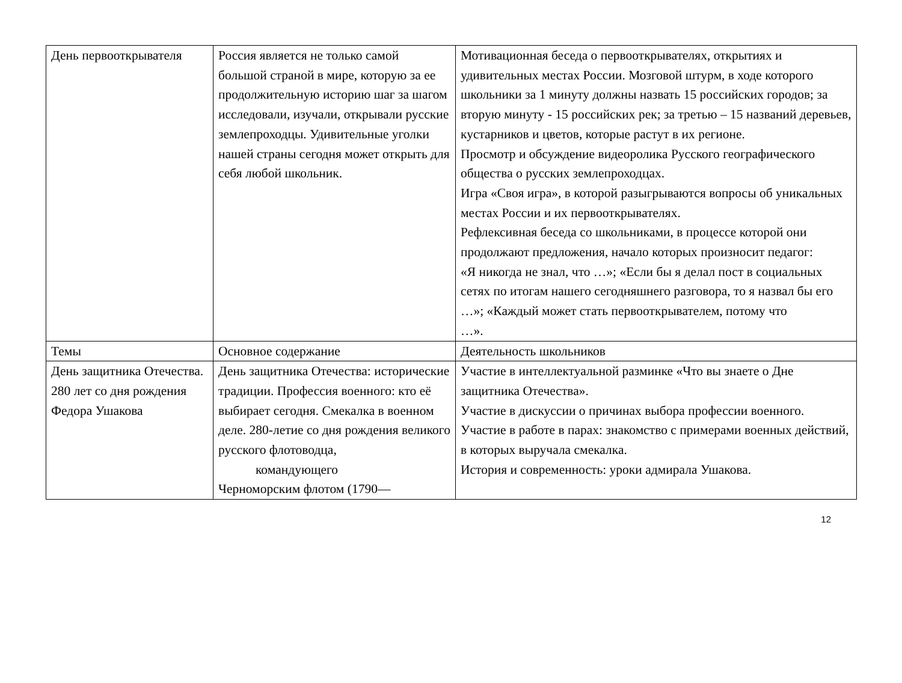| День первооткрывателя | Россия является не только самой большой страной в мире, которую за ее продолжительную историю шаг за шагом исследовали, изучали, открывали русские землепроходцы. Удивительные уголки нашей страны сегодня может открыть для себя любой школьник. | Мотивационная беседа о первооткрывателях, открытиях и удивительных местах России. Мозговой штурм, в ходе которого школьники за 1 минуту должны назвать 15 российских городов; за вторую минуту - 15 российских рек; за третью – 15 названий деревьев, кустарников и цветов, которые растут в их регионе. Просмотр и обсуждение видеоролика Русского географического общества о русских землепроходцах. Игра «Своя игра», в которой разыгрываются вопросы об уникальных местах России и их первооткрывателях. Рефлексивная беседа со школьниками, в процессе которой они продолжают предложения, начало которых произносит педагог: «Я никогда не знал, что …»; «Если бы я делал пост в социальных сетях по итогам нашего сегодняшнего разговора, то я назвал бы его …»; «Каждый может стать первооткрывателем, потому что …». |
| Темы | Основное содержание | Деятельность школьников |
| День защитника Отечества. 280 лет со дня рождения Федора Ушакова | День защитника Отечества: исторические традиции. Профессия военного: кто её выбирает сегодня. Смекалка в военном деле. 280-летие со дня рождения великого русского флотоводца, командующего Черноморским флотом (1790— | Участие в интеллектуальной разминке «Что вы знаете о Дне защитника Отечества». Участие в дискуссии о причинах выбора профессии военного. Участие в работе в парах: знакомство с примерами военных действий, в которых выручала смекалка. История и современность: уроки адмирала Ушакова. |
12